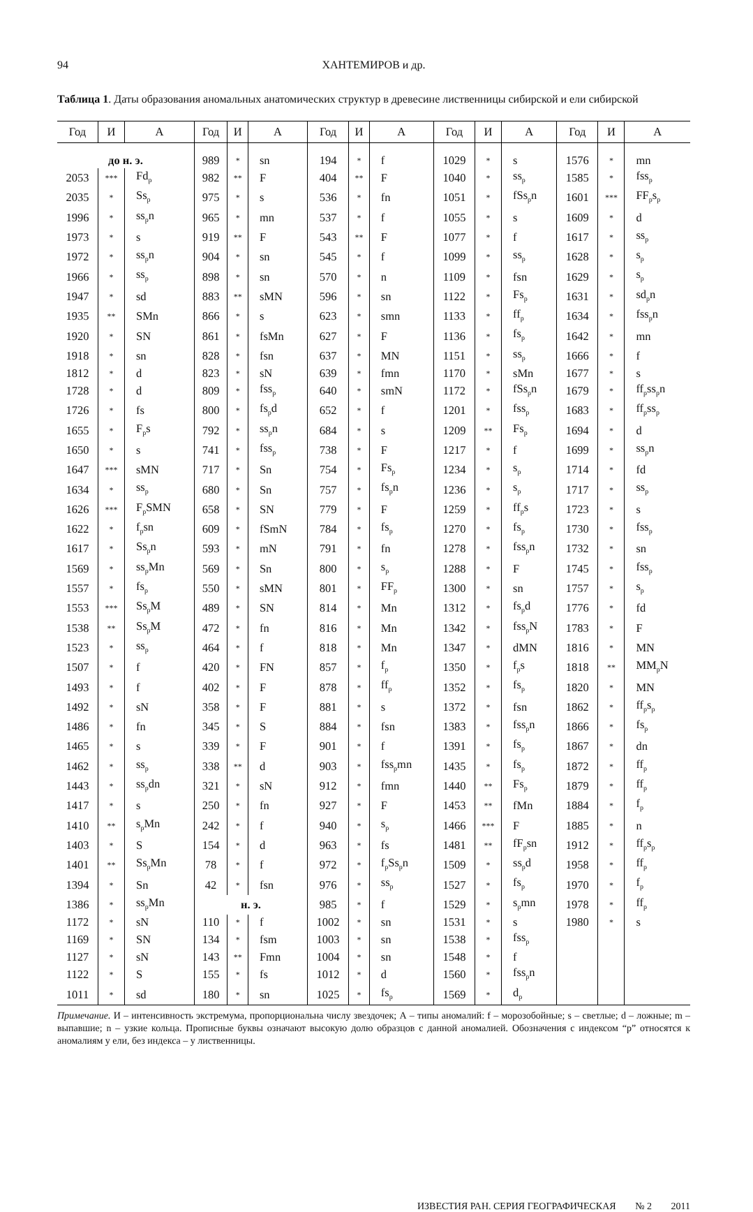94 ХАНТЕМИРОВ и др.
Таблица 1. Даты образования аномальных анатомических структур в древесине лиственницы сибирской и ели сибирской
| Год | И | А | Год | И | А | Год | И | А | Год | И | А | Год | И | А |
| --- | --- | --- | --- | --- | --- | --- | --- | --- | --- | --- | --- | --- | --- | --- |
| до н. э. | | | 989 | * | sn | 194 | * | f | 1029 | * | s | 1576 | * | mn |
| 2053 | *** | Fd<sub>p</sub> | 982 | ** | F | 404 | ** | F | 1040 | * | ss<sub>p</sub> | 1585 | * | fss<sub>p</sub> |
| 2035 | * | Ss<sub>p</sub> | 975 | * | s | 536 | * | fn | 1051 | * | fSs<sub>p</sub>n | 1601 | *** | FF<sub>p</sub>s<sub>p</sub> |
| 1996 | * | ss<sub>p</sub>n | 965 | * | mn | 537 | * | f | 1055 | * | s | 1609 | * | d |
| 1973 | * | s | 919 | ** | F | 543 | ** | F | 1077 | * | f | 1617 | * | ss<sub>p</sub> |
| 1972 | * | ss<sub>p</sub>n | 904 | * | sn | 545 | * | f | 1099 | * | ss<sub>p</sub> | 1628 | * | s<sub>p</sub> |
| 1966 | * | ss<sub>p</sub> | 898 | * | sn | 570 | * | n | 1109 | * | fsn | 1629 | * | s<sub>p</sub> |
| 1947 | * | sd | 883 | ** | sMN | 596 | * | sn | 1122 | * | Fs<sub>p</sub> | 1631 | * | sd<sub>p</sub>n |
| 1935 | ** | SMn | 866 | * | s | 623 | * | smn | 1133 | * | ff<sub>p</sub> | 1634 | * | fss<sub>p</sub>n |
| 1920 | * | SN | 861 | * | fsMn | 627 | * | F | 1136 | * | fs<sub>p</sub> | 1642 | * | mn |
| 1918 | * | sn | 828 | * | fsn | 637 | * | MN | 1151 | * | ss<sub>p</sub> | 1666 | * | f |
| 1812 | * | d | 823 | * | sN | 639 | * | fmn | 1170 | * | sMn | 1677 | * | s |
| 1728 | * | d | 809 | * | fss<sub>p</sub> | 640 | * | smN | 1172 | * | fSs<sub>p</sub>n | 1679 | * | ff<sub>p</sub>ss<sub>p</sub>n |
| 1726 | * | fs | 800 | * | fs<sub>p</sub>d | 652 | * | f | 1201 | * | fss<sub>p</sub> | 1683 | * | ff<sub>p</sub>ss<sub>p</sub> |
| 1655 | * | F<sub>p</sub>s | 792 | * | ss<sub>p</sub>n | 684 | * | s | 1209 | ** | Fs<sub>p</sub> | 1694 | * | d |
| 1650 | * | s | 741 | * | fss<sub>p</sub> | 738 | * | F | 1217 | * | f | 1699 | * | ss<sub>p</sub>n |
| 1647 | *** | sMN | 717 | * | Sn | 754 | * | Fs<sub>p</sub> | 1234 | * | s<sub>p</sub> | 1714 | * | fd |
| 1634 | * | ss<sub>p</sub> | 680 | * | Sn | 757 | * | fs<sub>p</sub>n | 1236 | * | s<sub>p</sub> | 1717 | * | ss<sub>p</sub> |
| 1626 | *** | F<sub>p</sub>SMN | 658 | * | SN | 779 | * | F | 1259 | * | ff<sub>p</sub>s | 1723 | * | s |
| 1622 | * | f<sub>p</sub>sn | 609 | * | fSmN | 784 | * | fs<sub>p</sub> | 1270 | * | fs<sub>p</sub> | 1730 | * | fss<sub>p</sub> |
| 1617 | * | Ss<sub>p</sub>n | 593 | * | mN | 791 | * | fn | 1278 | * | fss<sub>p</sub>n | 1732 | * | sn |
| 1569 | * | ss<sub>p</sub>Mn | 569 | * | Sn | 800 | * | s<sub>p</sub> | 1288 | * | F | 1745 | * | fss<sub>p</sub> |
| 1557 | * | fs<sub>p</sub> | 550 | * | sMN | 801 | * | FF<sub>p</sub> | 1300 | * | sn | 1757 | * | s<sub>p</sub> |
| 1553 | *** | Ss<sub>p</sub>M | 489 | * | SN | 814 | * | Mn | 1312 | * | fs<sub>p</sub>d | 1776 | * | fd |
| 1538 | ** | Ss<sub>p</sub>M | 472 | * | fn | 816 | * | Mn | 1342 | * | fss<sub>p</sub>N | 1783 | * | F |
| 1523 | * | ss<sub>p</sub> | 464 | * | f | 818 | * | Mn | 1347 | * | dMN | 1816 | * | MN |
| 1507 | * | f | 420 | * | FN | 857 | * | f<sub>p</sub> | 1350 | * | f<sub>p</sub>s | 1818 | ** | MM<sub>p</sub>N |
| 1493 | * | f | 402 | * | F | 878 | * | ff<sub>p</sub> | 1352 | * | fs<sub>p</sub> | 1820 | * | MN |
| 1492 | * | sN | 358 | * | F | 881 | * | s | 1372 | * | fsn | 1862 | * | ff<sub>p</sub>s<sub>p</sub> |
| 1486 | * | fn | 345 | * | S | 884 | * | fsn | 1383 | * | fss<sub>p</sub>n | 1866 | * | fs<sub>p</sub> |
| 1465 | * | s | 339 | * | F | 901 | * | f | 1391 | * | fs<sub>p</sub> | 1867 | * | dn |
| 1462 | * | ss<sub>p</sub> | 338 | ** | d | 903 | * | fss<sub>p</sub>mn | 1435 | * | fs<sub>p</sub> | 1872 | * | ff<sub>p</sub> |
| 1443 | * | ss<sub>p</sub>dn | 321 | * | sN | 912 | * | fmn | 1440 | ** | Fs<sub>p</sub> | 1879 | * | ff<sub>p</sub> |
| 1417 | * | s | 250 | * | fn | 927 | * | F | 1453 | ** | fMn | 1884 | * | f<sub>p</sub> |
| 1410 | ** | s<sub>p</sub>Mn | 242 | * | f | 940 | * | s<sub>p</sub> | 1466 | *** | F | 1885 | * | n |
| 1403 | * | S | 154 | * | d | 963 | * | fs | 1481 | ** | fF<sub>p</sub>sn | 1912 | * | ff<sub>p</sub>s<sub>p</sub> |
| 1401 | ** | Ss<sub>p</sub>Mn | 78 | * | f | 972 | * | f<sub>p</sub>Ss<sub>p</sub>n | 1509 | * | ss<sub>p</sub>d | 1958 | * | ff<sub>p</sub> |
| 1394 | * | Sn | 42 | * | fsn | 976 | * | ss<sub>p</sub> | 1527 | * | fs<sub>p</sub> | 1970 | * | f<sub>p</sub> |
| 1386 | * | ss<sub>p</sub>Mn | н. э. | | | 985 | * | f | 1529 | * | s<sub>p</sub>mn | 1978 | * | ff<sub>p</sub> |
| 1172 | * | sN | 110 | * | f | 1002 | * | sn | 1531 | * | s | 1980 | * | s |
| 1169 | * | SN | 134 | * | fsm | 1003 | * | sn | 1538 | * | fss<sub>p</sub> | | | |
| 1127 | * | sN | 143 | ** | Fmn | 1004 | * | sn | 1548 | * | f | | | |
| 1122 | * | S | 155 | * | fs | 1012 | * | d | 1560 | * | fss<sub>p</sub>n | | | |
| 1011 | * | sd | 180 | * | sn | 1025 | * | fs<sub>p</sub> | 1569 | * | d<sub>p</sub> | | | |
Примечание. И – интенсивность экстремума, пропорциональна числу звездочек; А – типы аномалий: f – морозобойные; s – светлые; d – ложные; m – выпавшие; n – узкие кольца. Прописные буквы означают высокую долю образцов с данной аномалией. Обозначения с индексом “p” относятся к аномалиям у ели, без индекса – у лиственницы.
ИЗВЕСТИЯ РАН. СЕРИЯ ГЕОГРАФИЧЕСКАЯ № 2 2011